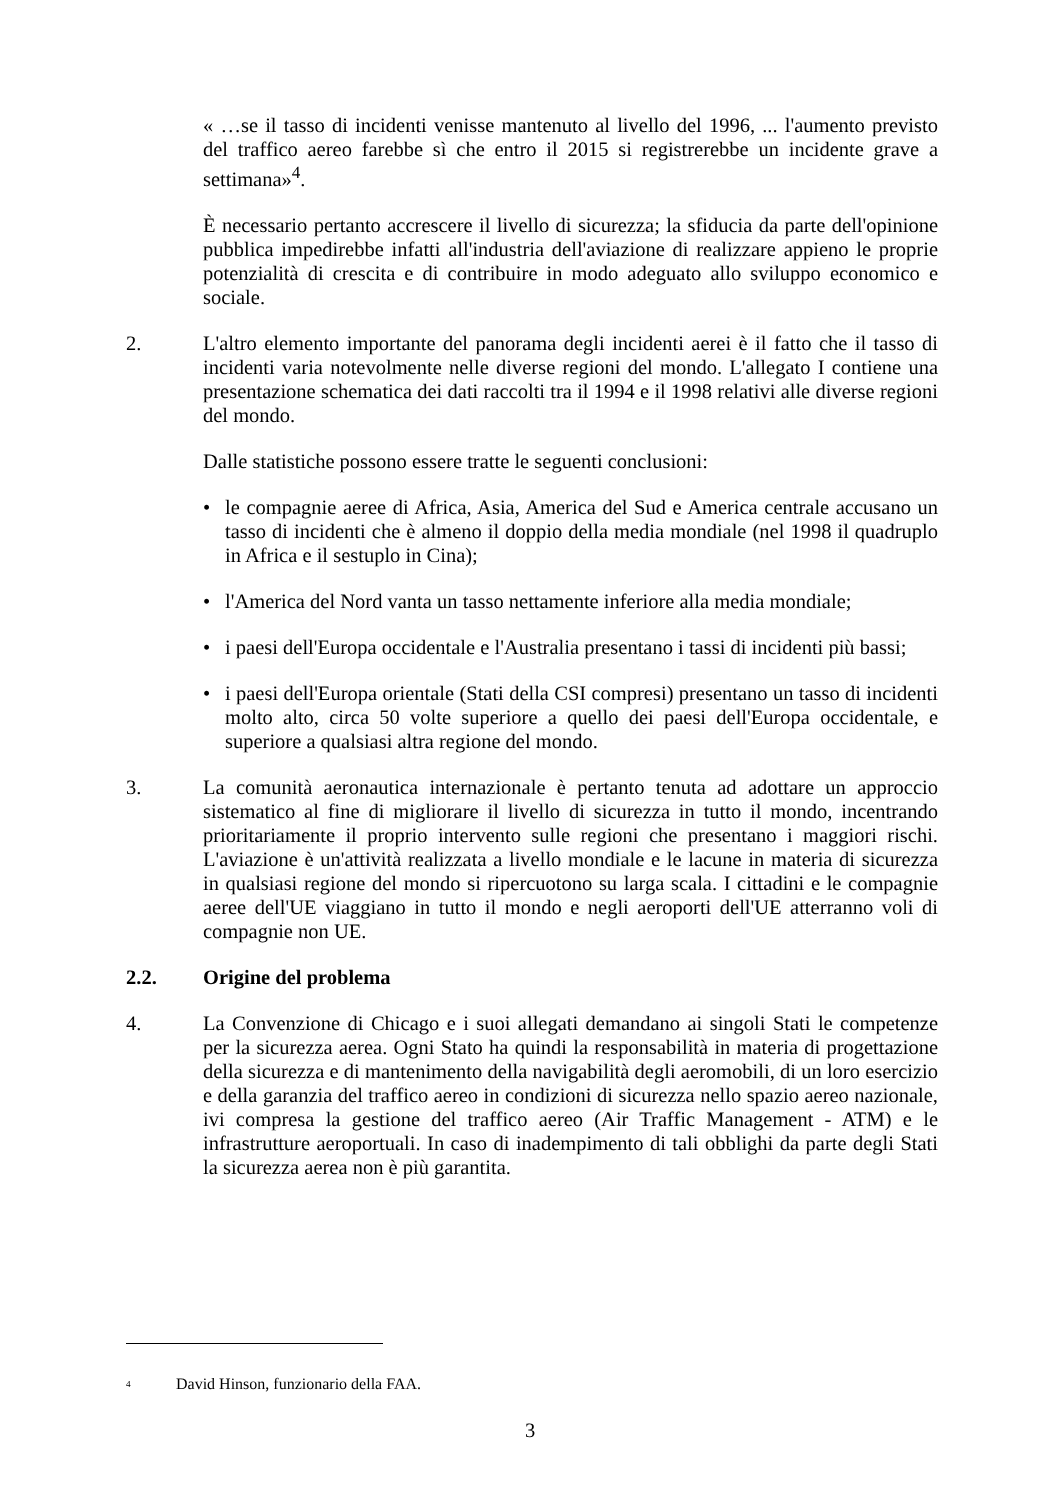« …se il tasso di incidenti venisse mantenuto al livello del 1996, ... l'aumento previsto del traffico aereo farebbe sì che entro il 2015 si registrerebbe un incidente grave a settimana»<sup>4</sup>.
È necessario pertanto accrescere il livello di sicurezza; la sfiducia da parte dell'opinione pubblica impedirebbe infatti all'industria dell'aviazione di realizzare appieno le proprie potenzialità di crescita e di contribuire in modo adeguato allo sviluppo economico e sociale.
2. L'altro elemento importante del panorama degli incidenti aerei è il fatto che il tasso di incidenti varia notevolmente nelle diverse regioni del mondo. L'allegato I contiene una presentazione schematica dei dati raccolti tra il 1994 e il 1998 relativi alle diverse regioni del mondo.
Dalle statistiche possono essere tratte le seguenti conclusioni:
• le compagnie aeree di Africa, Asia, America del Sud e America centrale accusano un tasso di incidenti che è almeno il doppio della media mondiale (nel 1998 il quadruplo in Africa e il sestuplo in Cina);
• l'America del Nord vanta un tasso nettamente inferiore alla media mondiale;
• i paesi dell'Europa occidentale e l'Australia presentano i tassi di incidenti più bassi;
• i paesi dell'Europa orientale (Stati della CSI compresi) presentano un tasso di incidenti molto alto, circa 50 volte superiore a quello dei paesi dell'Europa occidentale, e superiore a qualsiasi altra regione del mondo.
3. La comunità aeronautica internazionale è pertanto tenuta ad adottare un approccio sistematico al fine di migliorare il livello di sicurezza in tutto il mondo, incentrando prioritariamente il proprio intervento sulle regioni che presentano i maggiori rischi. L'aviazione è un'attività realizzata a livello mondiale e le lacune in materia di sicurezza in qualsiasi regione del mondo si ripercuotono su larga scala. I cittadini e le compagnie aeree dell'UE viaggiano in tutto il mondo e negli aeroporti dell'UE atterranno voli di compagnie non UE.
2.2. Origine del problema
4. La Convenzione di Chicago e i suoi allegati demandano ai singoli Stati le competenze per la sicurezza aerea. Ogni Stato ha quindi la responsabilità in materia di progettazione della sicurezza e di mantenimento della navigabilità degli aeromobili, di un loro esercizio e della garanzia del traffico aereo in condizioni di sicurezza nello spazio aereo nazionale, ivi compresa la gestione del traffico aereo (Air Traffic Management - ATM) e le infrastrutture aeroportuali. In caso di inadempimento di tali obblighi da parte degli Stati la sicurezza aerea non è più garantita.
<sup>4</sup> David Hinson, funzionario della FAA.
3